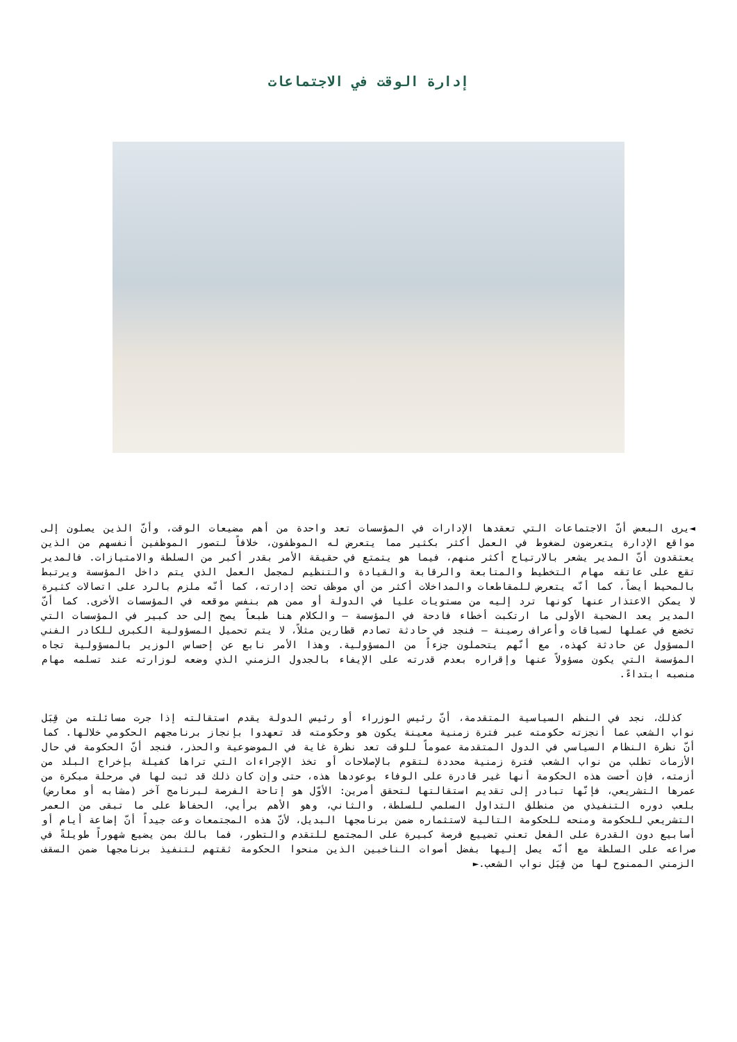إدارة الوقت في الاجتماعات
◄يرى البعض أنّ الاجتماعات التي تعقدها الإدارات في المؤسسات تعد واحدة من أهم مضيعات الوقت، وأنّ الذين يصلون إلى مواقع الإدارة يتعرضون لضغوط في العمل أكثر بكثير مما يتعرض له الموظفون، خلافاً لتصور الموظفين أنفسهم من الذين يعتقدون أنّ المدير يشعر بالارتياح أكثر منهم، فيما هو يتمتع في حقيقة الأمر بقدر أكبر من السلطة والامتيازات. فالمدير تقع على عاتقه مهام التخطيط والمتابعة والرقابة والقيادة والتنظيم لمجمل العمل الذي يتم داخل المؤسسة ويرتبط بالمحيط أيضاً، كما أنّه يتعرض للمقاطعات والمداخلات أكثر من أي موظف تحت إدارته، كما أنّه ملزم بالرد على اتصالات كثيرة لا يمكن الاعتذار عنها كونها ترد إليه من مستويات عليا في الدولة أو ممن هم بنفس موقعه في المؤسسات الأخرى. كما أنّ المدير يعد الضحية الأولى ما ارتكبت أخطاء فادحة في المؤسسة – والكلام هنا طبعاً يصح إلى حد كبير في المؤسسات التي تخضع في عملها لسياقات وأعراف رصينة – فنجد في حادثة تصادم قطارين مثلاً، لا يتم تحميل المسؤولية الكبرى للكادر الفني المسؤول عن حادثة كهذه، مع أنّهم يتحملون جزءاً من المسؤولية. وهذا الأمر نابع عن إحساس الوزير بالمسؤولية تجاه المؤسسة التي يكون مسؤولاً عنها وإقراره بعدم قدرته على الإيفاء بالجدول الزمني الذي وضعه لوزارته عند تسلمه مهام منصبه ابتداءً.
كذلك، نجد في النظم السياسية المتقدمة، أنّ رئيس الوزراء أو رئيس الدولة يقدم استقالته إذا جرت مسائلته من قِبَل نواب الشعب عما أنجزته حكومته عبر فترة زمنية معينة يكون هو وحكومته قد تعهدوا بإنجاز برنامجهم الحكومي خلالها. كما أنّ نظرة النظام السياسي في الدول المتقدمة عموماً للوقت تعد نظرة غاية في الموضوعية والحذر، فنجد أنّ الحكومة في حال الأزمات تطلب من نواب الشعب فترة زمنية محددة لتقوم بالإصلاحات أو تخذ الإجراءات التي تراها كفيلة بإخراج البلد من أزمته، فإن أحست هذه الحكومة أنها غير قادرة على الوفاء بوعودها هذه، حتى وإن كان ذلك قد ثبت لها في مرحلة مبكرة من عمرها التشريعي، فإنّها تبادر إلى تقديم استقالتها لتحقق أمرين: الأوّل هو إتاحة الفرصة لبرنامج آخر (مشابه أو معارض) بلعب دوره التنفيذي من منطلق التداول السلمي للسلطة، والثاني، وهو الأهم برأيي، الحفاظ على ما تبقى من العمر التشريعي للحكومة ومنحه للحكومة التالية لاستثماره ضمن برنامجها البديل، لأنّ هذه المجتمعات وعت جيداً أنّ إضاعة أيام أو أسابيع دون القدرة على الفعل تعني تضييع فرصة كبيرة على المجتمع للتقدم والتطور، فما بالك بمن يضيع شهوراً طويلةً في صراعه على السلطة مع أنّه يصل إليها بفضل أصوات الناخبين الذين منحوا الحكومة ثقتهم لتنفيذ برنامجها ضمن السقف الزمني الممنوح لها من قِبَل نواب الشعب.►